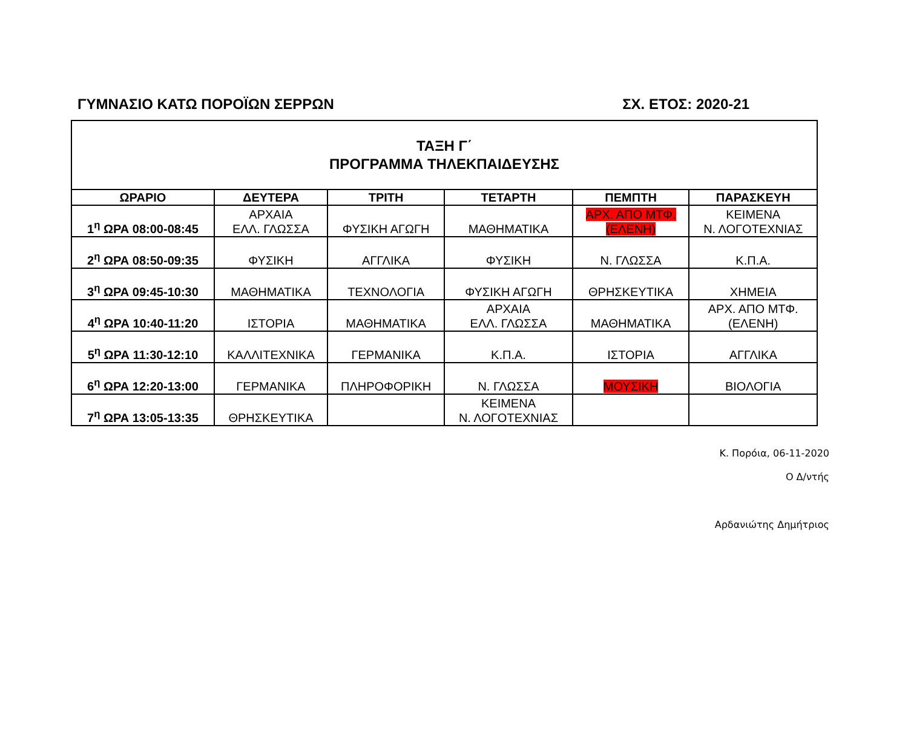ΓΥΜΝΑΣΙΟ ΚΑΤΩ ΠΟΡΟΪΩΝ ΣΕΡΡΩΝ ΣΧ. ΕΤΟΣ: 2020-21
| ΤΑΞΗ Γ΄ ΠΡΟΓΡΑΜΜΑ ΤΗΛΕΚΠΑΙΔΕΥΣΗΣ | | | | | |
| ΩΡΑΡΙΟ | ΔΕΥΤΕΡΑ | ΤΡΙΤΗ | ΤΕΤΑΡΤΗ | ΠΕΜΠΤΗ | ΠΑΡΑΣΚΕΥΗ |
| 1<sup>η</sup> ΩΡΑ 08:00-08:45 | ΑΡΧΑΙΑ ΕΛΛ. ΓΛΩΣΣΑ | ΦΥΣΙΚΗ ΑΓΩΓΗ | ΜΑΘΗΜΑΤΙΚΑ | ΑΡΧ. ΑΠΟ ΜΤΦ. (ΕΛΕΝΗ) | ΚΕΙΜΕΝΑ Ν. ΛΟΓΟΤΕΧΝΙΑΣ |
| 2<sup>η</sup> ΩΡΑ 08:50-09:35 | ΦΥΣΙΚΗ | ΑΓΓΛΙΚΑ | ΦΥΣΙΚΗ | Ν. ΓΛΩΣΣΑ | Κ.Π.Α. |
| 3<sup>η</sup> ΩΡΑ 09:45-10:30 | ΜΑΘΗΜΑΤΙΚΑ | ΤΕΧΝΟΛΟΓΙΑ | ΦΥΣΙΚΗ ΑΓΩΓΗ | ΘΡΗΣΚΕΥΤΙΚΑ | ΧΗΜΕΙΑ |
| 4<sup>η</sup> ΩΡΑ 10:40-11:20 | ΙΣΤΟΡΙΑ | ΜΑΘΗΜΑΤΙΚΑ | ΑΡΧΑΙΑ ΕΛΛ. ΓΛΩΣΣΑ | ΜΑΘΗΜΑΤΙΚΑ | ΑΡΧ. ΑΠΟ ΜΤΦ. (ΕΛΕΝΗ) |
| 5<sup>η</sup> ΩΡΑ 11:30-12:10 | ΚΑΛΛΙΤΕΧΝΙΚΑ | ΓΕΡΜΑΝΙΚΑ | Κ.Π.Α. | ΙΣΤΟΡΙΑ | ΑΓΓΛΙΚΑ |
| 6<sup>η</sup> ΩΡΑ 12:20-13:00 | ΓΕΡΜΑΝΙΚΑ | ΠΛΗΡΟΦΟΡΙΚΗ | Ν. ΓΛΩΣΣΑ | ΜΟΥΣΙΚΗ | ΒΙΟΛΟΓΙΑ |
| 7<sup>η</sup> ΩΡΑ 13:05-13:35 | ΘΡΗΣΚΕΥΤΙΚΑ | | ΚΕΙΜΕΝΑ Ν. ΛΟΓΟΤΕΧΝΙΑΣ | | |
Κ. Πορόια, 06-11-2020
Ο Δ/ντής
Αρδανιώτης Δημήτριος